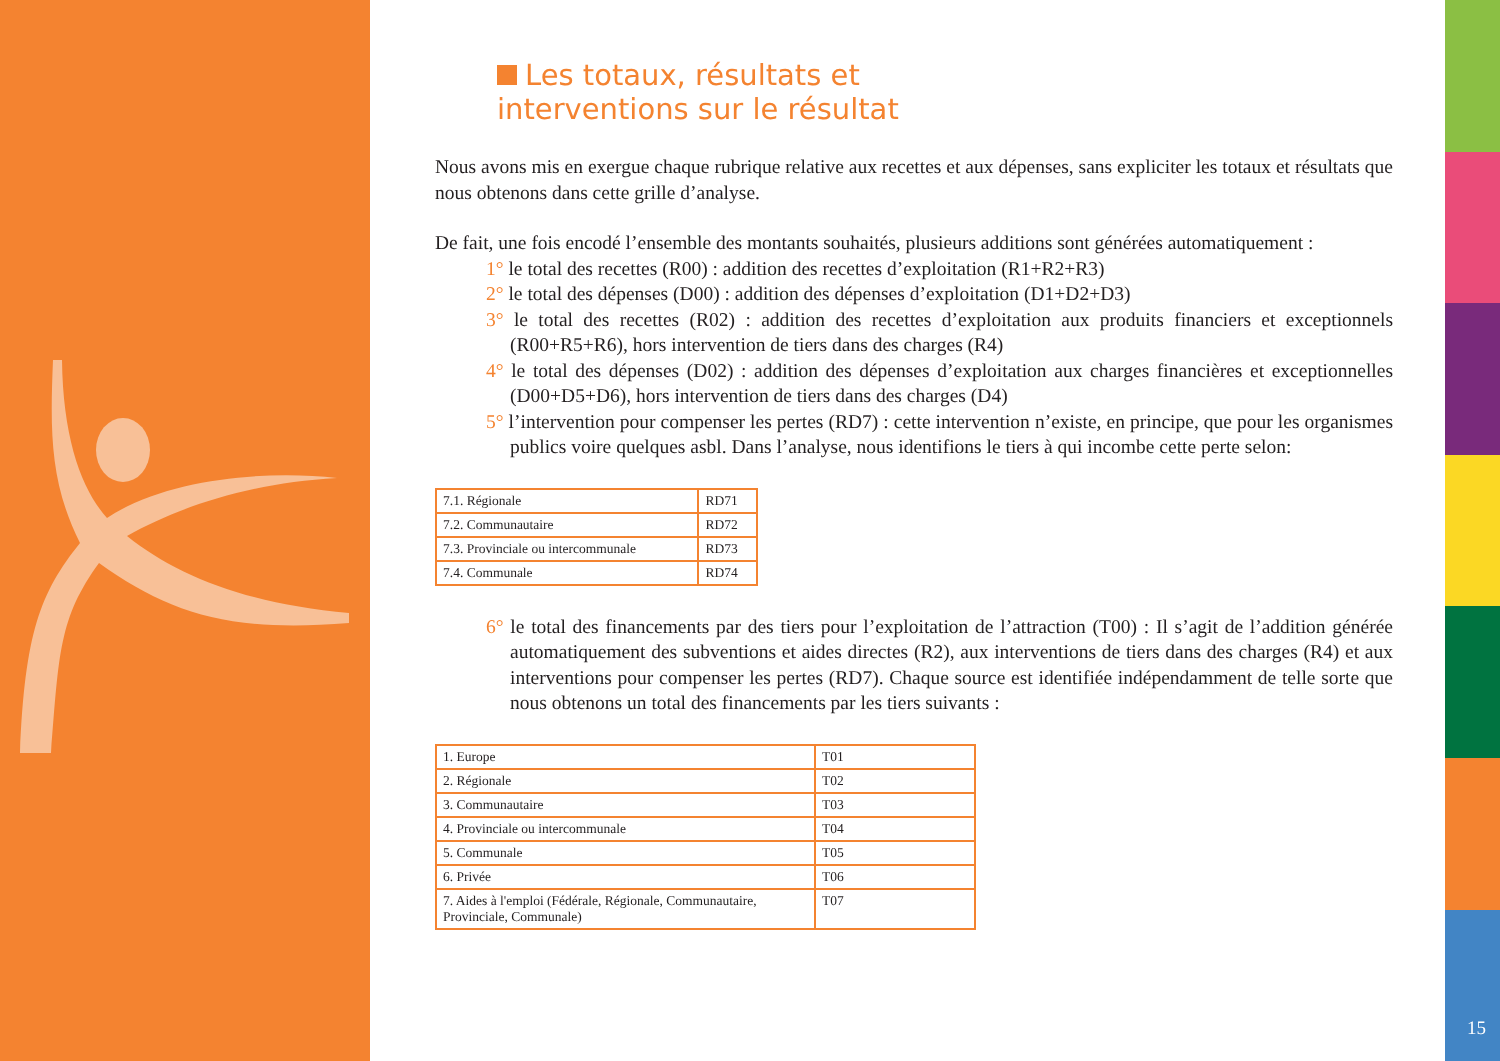Les totaux, résultats et
interventions sur le résultat
Nous avons mis en exergue chaque rubrique relative aux recettes et aux dépenses, sans expliciter les totaux et résultats que nous obtenons dans cette grille d’analyse.
De fait, une fois encodé l’ensemble des montants souhaités, plusieurs additions sont générées automatiquement :
1° le total des recettes (R00) : addition des recettes d’exploitation (R1+R2+R3)
2° le total des dépenses (D00) : addition des dépenses d’exploitation (D1+D2+D3)
3° le total des recettes (R02) : addition des recettes d’exploitation aux produits financiers et exceptionnels (R00+R5+R6), hors intervention de tiers dans des charges (R4)
4° le total des dépenses (D02) : addition des dépenses d’exploitation aux charges financières et exceptionnelles (D00+D5+D6), hors intervention de tiers dans des charges (D4)
5° l’intervention pour compenser les pertes (RD7) : cette intervention n’existe, en principe, que pour les organismes publics voire quelques asbl. Dans l’analyse, nous identifions le tiers à qui incombe cette perte selon:
| 7.1. Régionale | RD71 |
| 7.2. Communautaire | RD72 |
| 7.3. Provinciale ou intercommunale | RD73 |
| 7.4. Communale | RD74 |
6° le total des financements par des tiers pour l’exploitation de l’attraction (T00) : Il s’agit de l’addition générée automatiquement des subventions et aides directes (R2), aux interventions de tiers dans des charges (R4) et aux interventions pour compenser les pertes (RD7). Chaque source est identifiée indépendamment de telle sorte que nous obtenons un total des financements par les tiers suivants :
| 1. Europe | T01 |
| 2. Régionale | T02 |
| 3. Communautaire | T03 |
| 4. Provinciale ou intercommunale | T04 |
| 5. Communale | T05 |
| 6. Privée | T06 |
| 7. Aides à l'emploi (Fédérale, Régionale, Communautaire, Provinciale, Communale) | T07 |
15